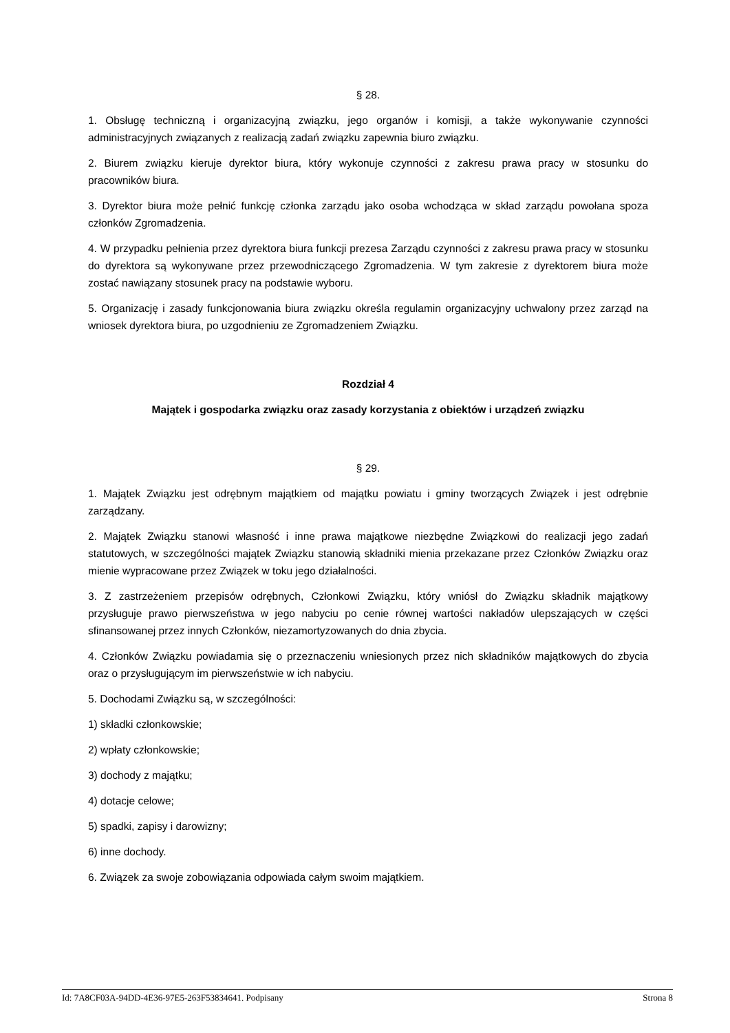§ 28.
1. Obsługę techniczną i organizacyjną związku, jego organów i komisji, a także wykonywanie czynności administracyjnych związanych z realizacją zadań związku zapewnia biuro związku.
2. Biurem związku kieruje dyrektor biura, który wykonuje czynności z zakresu prawa pracy w stosunku do pracowników biura.
3. Dyrektor biura może pełnić funkcję członka zarządu jako osoba wchodząca w skład zarządu powołana spoza członków Zgromadzenia.
4. W przypadku pełnienia przez dyrektora biura funkcji prezesa Zarządu czynności z zakresu prawa pracy w stosunku do dyrektora są wykonywane przez przewodniczącego Zgromadzenia. W tym zakresie z dyrektorem biura może zostać nawiązany stosunek pracy na podstawie wyboru.
5. Organizację i zasady funkcjonowania biura związku określa regulamin organizacyjny uchwalony przez zarząd na wniosek dyrektora biura, po uzgodnieniu ze Zgromadzeniem Związku.
Rozdział 4
Majątek i gospodarka związku oraz zasady korzystania z obiektów i urządzeń związku
§ 29.
1. Majątek Związku jest odrębnym majątkiem od majątku powiatu i gminy tworzących Związek i jest odrębnie zarządzany.
2. Majątek Związku stanowi własność i inne prawa majątkowe niezbędne Związkowi do realizacji jego zadań statutowych, w szczególności majątek Związku stanowią składniki mienia przekazane przez Członków Związku oraz mienie wypracowane przez Związek w toku jego działalności.
3. Z zastrzeżeniem przepisów odrębnych, Członkowi Związku, który wniósł do Związku składnik majątkowy przysługuje prawo pierwszeństwa w jego nabyciu po cenie równej wartości nakładów ulepszających w części sfinansowanej przez innych Członków, niezamortyzowanych do dnia zbycia.
4. Członków Związku powiadamia się o przeznaczeniu wniesionych przez nich składników majątkowych do zbycia oraz o przysługującym im pierwszeństwie w ich nabyciu.
5. Dochodami Związku są, w szczególności:
1) składki członkowskie;
2) wpłaty członkowskie;
3) dochody z majątku;
4) dotacje celowe;
5) spadki, zapisy i darowizny;
6) inne dochody.
6. Związek za swoje zobowiązania odpowiada całym swoim majątkiem.
Id: 7A8CF03A-94DD-4E36-97E5-263F53834641. Podpisany Strona 8